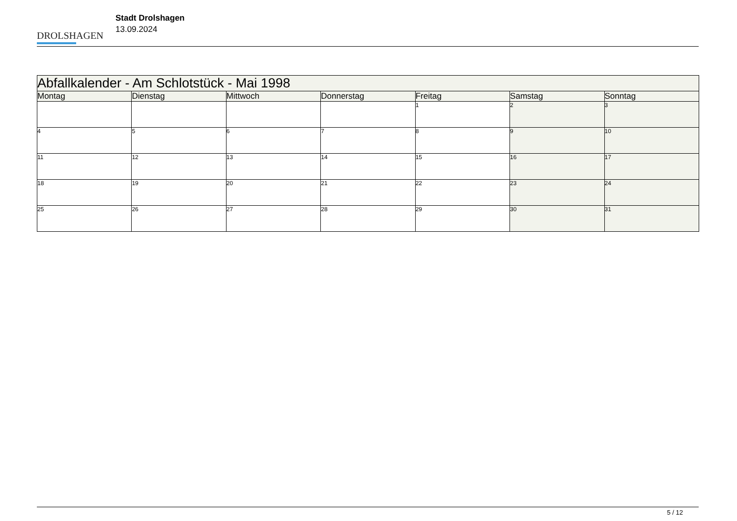DROLSHAGEN
Stadt Drolshagen
13.09.2024
| Abfallkalender - Am Schlotstück - Mai 1998 | | | | | | |
| --- | --- | --- | --- | --- | --- | --- |
| Montag | Dienstag | Mittwoch | Donnerstag | Freitag | Samstag | Sonntag |
| | | | | 1 | 2 | 3 |
| 4 | 5 | 6 | 7 | 8 | 9 | 10 |
| 11 | 12 | 13 | 14 | 15 | 16 | 17 |
| 18 | 19 | 20 | 21 | 22 | 23 | 24 |
| 25 | 26 | 27 | 28 | 29 | 30 | 31 |
5 / 12